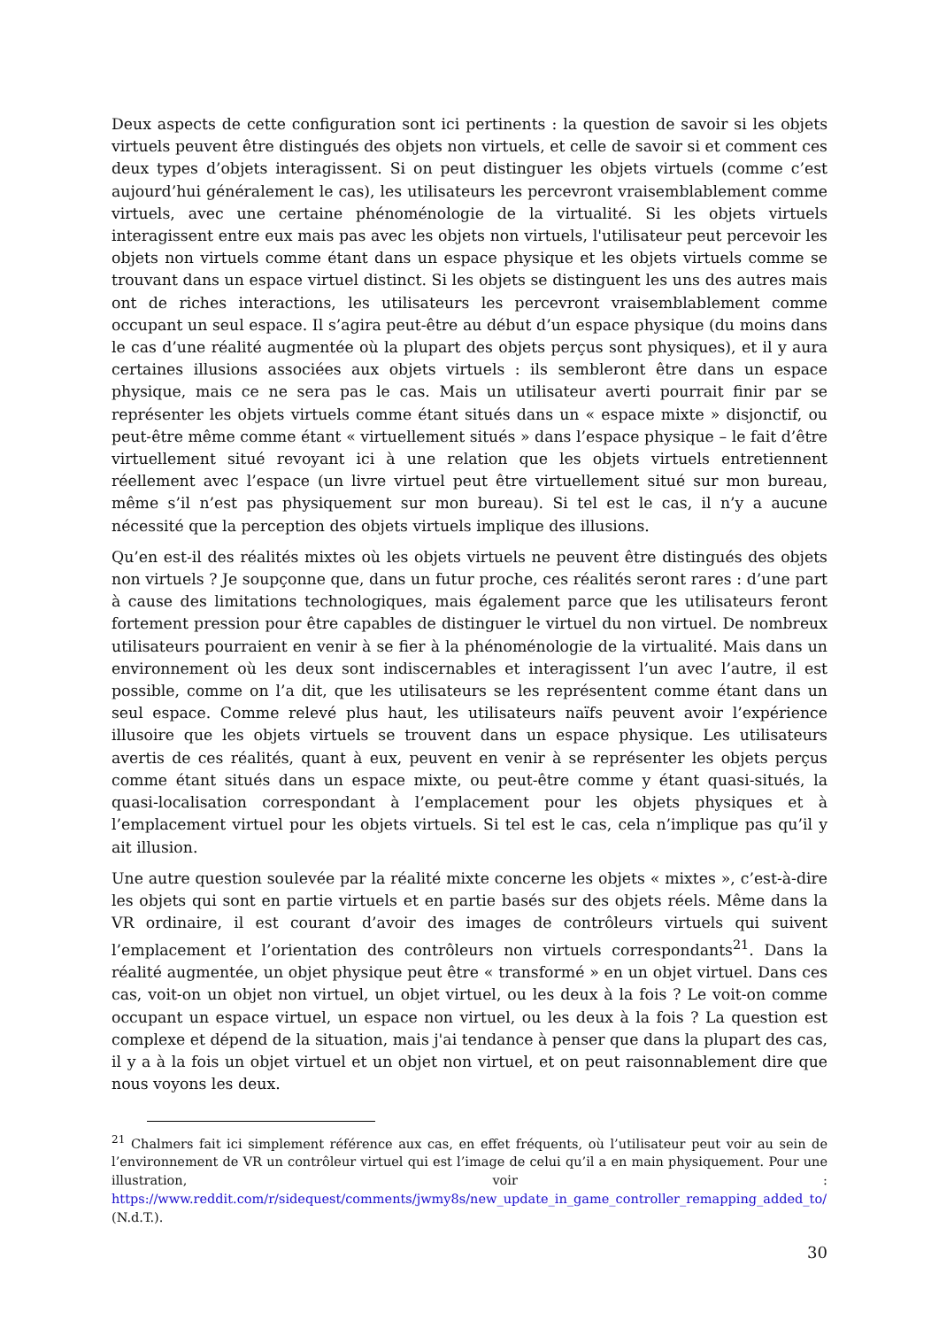Deux aspects de cette configuration sont ici pertinents : la question de savoir si les objets virtuels peuvent être distingués des objets non virtuels, et celle de savoir si et comment ces deux types d’objets interagissent. Si on peut distinguer les objets virtuels (comme c’est aujourd’hui généralement le cas), les utilisateurs les percevront vraisemblablement comme virtuels, avec une certaine phénoménologie de la virtualité. Si les objets virtuels interagissent entre eux mais pas avec les objets non virtuels, l'utilisateur peut percevoir les objets non virtuels comme étant dans un espace physique et les objets virtuels comme se trouvant dans un espace virtuel distinct. Si les objets se distinguent les uns des autres mais ont de riches interactions, les utilisateurs les percevront vraisemblablement comme occupant un seul espace. Il s’agira peut-être au début d’un espace physique (du moins dans le cas d’une réalité augmentée où la plupart des objets perçus sont physiques), et il y aura certaines illusions associées aux objets virtuels : ils sembleront être dans un espace physique, mais ce ne sera pas le cas. Mais un utilisateur averti pourrait finir par se représenter les objets virtuels comme étant situés dans un « espace mixte » disjonctif, ou peut-être même comme étant « virtuellement situés » dans l’espace physique – le fait d’être virtuellement situé revoyant ici à une relation que les objets virtuels entretiennent réellement avec l’espace (un livre virtuel peut être virtuellement situé sur mon bureau, même s’il n’est pas physiquement sur mon bureau). Si tel est le cas, il n’y a aucune nécessité que la perception des objets virtuels implique des illusions.
Qu’en est-il des réalités mixtes où les objets virtuels ne peuvent être distingués des objets non virtuels ? Je soupçonne que, dans un futur proche, ces réalités seront rares : d’une part à cause des limitations technologiques, mais également parce que les utilisateurs feront fortement pression pour être capables de distinguer le virtuel du non virtuel. De nombreux utilisateurs pourraient en venir à se fier à la phénoménologie de la virtualité. Mais dans un environnement où les deux sont indiscernables et interagissent l’un avec l’autre, il est possible, comme on l’a dit, que les utilisateurs se les représentent comme étant dans un seul espace. Comme relevé plus haut, les utilisateurs naïfs peuvent avoir l’expérience illusoire que les objets virtuels se trouvent dans un espace physique. Les utilisateurs avertis de ces réalités, quant à eux, peuvent en venir à se représenter les objets perçus comme étant situés dans un espace mixte, ou peut-être comme y étant quasi-situés, la quasi-localisation correspondant à l’emplacement pour les objets physiques et à l’emplacement virtuel pour les objets virtuels. Si tel est le cas, cela n’implique pas qu’il y ait illusion.
Une autre question soulevée par la réalité mixte concerne les objets « mixtes », c’est-à-dire les objets qui sont en partie virtuels et en partie basés sur des objets réels. Même dans la VR ordinaire, il est courant d’avoir des images de contrôleurs virtuels qui suivent l’emplacement et l’orientation des contrôleurs non virtuels correspondants<sup>21</sup>. Dans la réalité augmentée, un objet physique peut être « transformé » en un objet virtuel. Dans ces cas, voit-on un objet non virtuel, un objet virtuel, ou les deux à la fois ? Le voit-on comme occupant un espace virtuel, un espace non virtuel, ou les deux à la fois ? La question est complexe et dépend de la situation, mais j'ai tendance à penser que dans la plupart des cas, il y a à la fois un objet virtuel et un objet non virtuel, et on peut raisonnablement dire que nous voyons les deux.
<sup>21</sup> Chalmers fait ici simplement référence aux cas, en effet fréquents, où l’utilisateur peut voir au sein de l’environnement de VR un contrôleur virtuel qui est l’image de celui qu’il a en main physiquement. Pour une illustration, voir : https://www.reddit.com/r/sidequest/comments/jwmy8s/new_update_in_game_controller_remapping_added_to/ (N.d.T.).
30